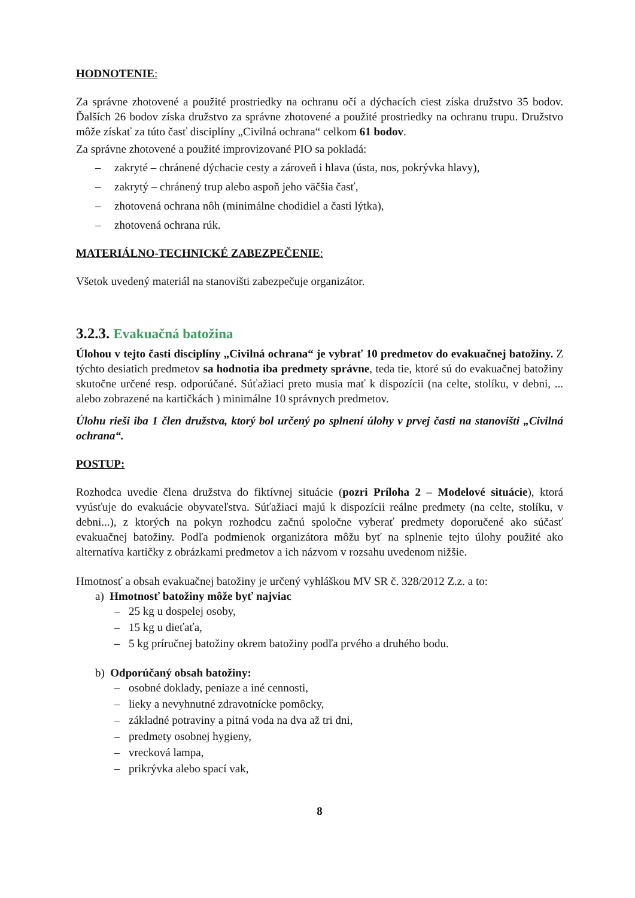HODNOTENIE:
Za správne zhotovené a použité prostriedky na ochranu očí a dýchacích ciest získa družstvo 35 bodov. Ďalších 26 bodov získa družstvo za správne zhotovené a použité prostriedky na ochranu trupu. Družstvo môže získať za túto časť disciplíny „Civilná ochrana“ celkom 61 bodov.
Za správne zhotovené a použité improvizované PIO sa pokladá:
– zakryté – chránené dýchacie cesty a zároveň i hlava (ústa, nos, pokrývka hlavy),
– zakrytý – chránený trup alebo aspoň jeho väčšia časť,
– zhotovená ochrana nôh (minimálne chodidiel a časti lýtka),
– zhotovená ochrana rúk.
MATERIÁLNO-TECHNICKÉ ZABEZPEČENIE:
Všetok uvedený materiál na stanovišti zabezpečuje organizátor.
3.2.3. Evakuačná batožina
Úlohou v tejto časti disciplíny „Civilná ochrana“ je vybrať 10 predmetov do evakuačnej batožiny. Z týchto desiatich predmetov sa hodnotia iba predmety správne, teda tie, ktoré sú do evakuačnej batožiny skutočne určené resp. odporúčané. Súťažiaci preto musia mať k dispozícii (na celte, stolíku, v debni, ... alebo zobrazené na kartičkách ) minimálne 10 správnych predmetov.
Úlohu rieši iba 1 člen družstva, ktorý bol určený po splnení úlohy v prvej časti na stanovišti „Civilná ochrana“.
POSTUP:
Rozhodca uvedie člena družstva do fiktívnej situácie (pozri Príloha 2 – Modelové situácie), ktorá vyúsťuje do evakuácie obyvateľstva. Súťažiaci majú k dispozícii reálne predmety (na celte, stolíku, v debni...), z ktorých na pokyn rozhodcu začnú spoločne vyberať predmety doporučené ako súčasť evakuačnej batožiny. Podľa podmienok organizátora môžu byť na splnenie tejto úlohy použité ako alternatíva kartičky z obrázkami predmetov a ich názvom v rozsahu uvedenom nižšie.
Hmotnosť a obsah evakuačnej batožiny je určený vyhláškou MV SR č. 328/2012 Z.z. a to:
a) Hmotnosť batožiny môže byť najviac
– 25 kg u dospelej osoby,
– 15 kg u dieťaťa,
– 5 kg príručnej batožiny okrem batožiny podľa prvého a druhého bodu.
b) Odporúčaný obsah batožiny:
– osobné doklady, peniaze a iné cennosti,
– lieky a nevyhnutné zdravotnícke pomôcky,
– základné potraviny a pitná voda na dva až tri dni,
– predmety osobnej hygieny,
– vrecková lampa,
– prikrývka alebo spací vak,
8